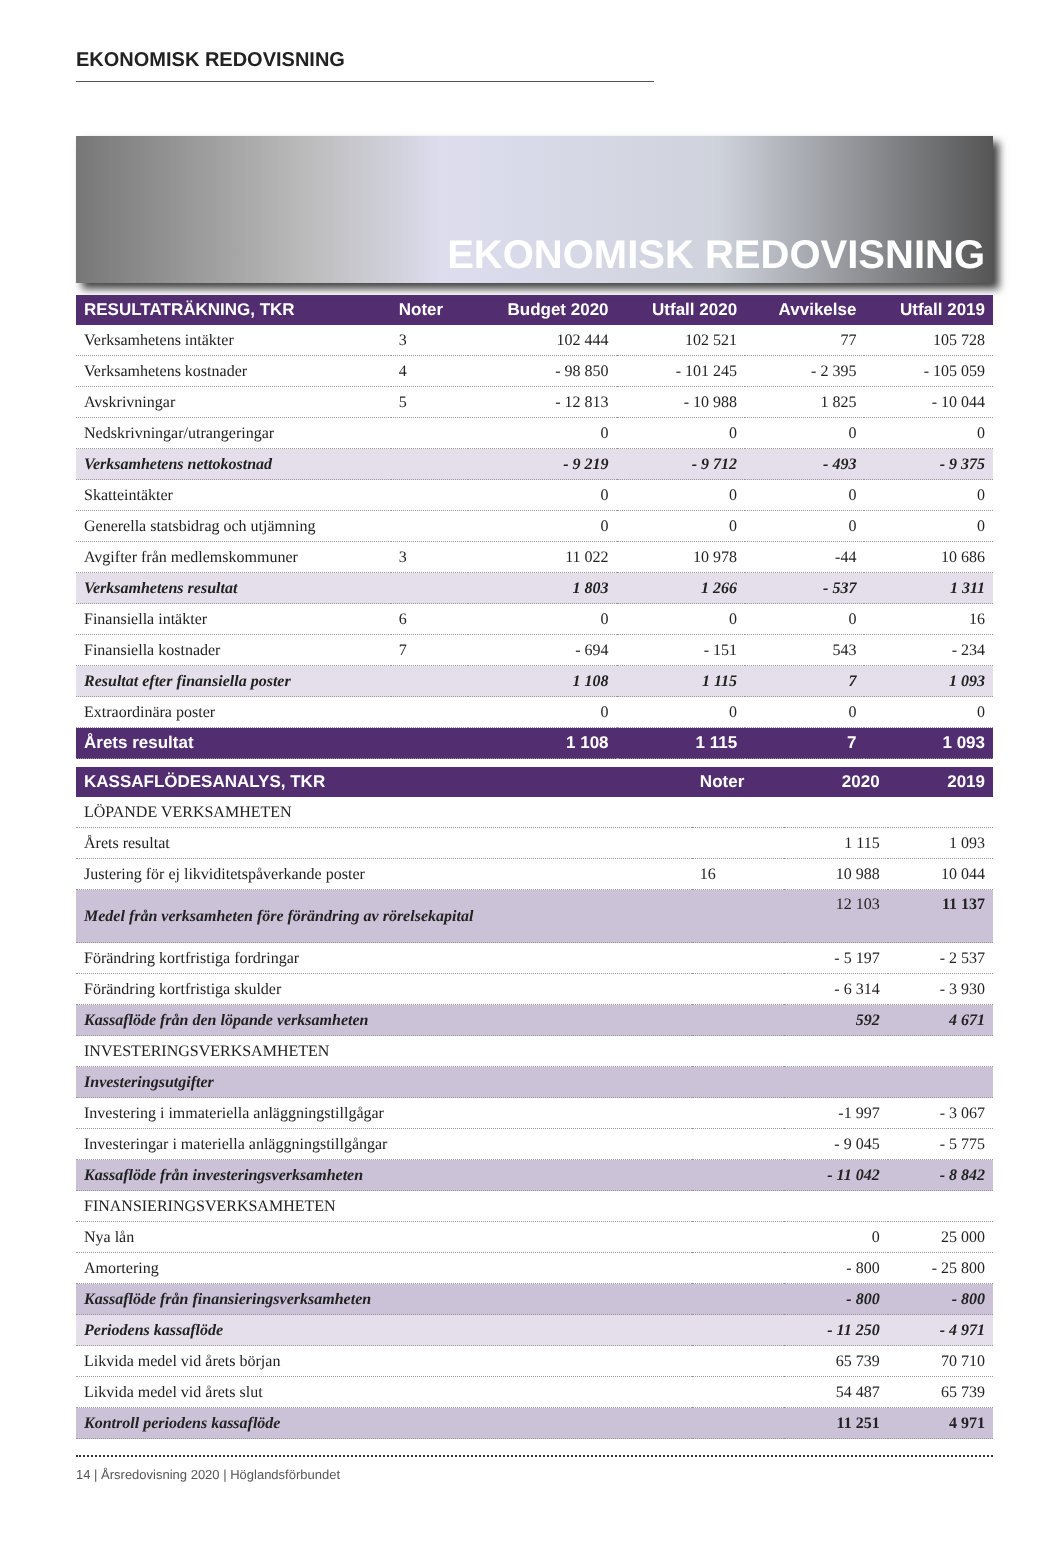EKONOMISK REDOVISNING
EKONOMISK REDOVISNING
| RESULTATRÄKNING, TKR | Noter | Budget 2020 | Utfall 2020 | Avvikelse | Utfall 2019 |
| --- | --- | --- | --- | --- | --- |
| Verksamhetens intäkter | 3 | 102 444 | 102 521 | 77 | 105 728 |
| Verksamhetens kostnader | 4 | - 98 850 | - 101 245 | - 2 395 | - 105 059 |
| Avskrivningar | 5 | - 12 813 | - 10 988 | 1 825 | - 10 044 |
| Nedskrivningar/utrangeringar | | 0 | 0 | 0 | 0 |
| Verksamhetens nettokostnad | | - 9 219 | - 9 712 | - 493 | - 9 375 |
| Skatteintäkter | | 0 | 0 | 0 | 0 |
| Generella statsbidrag och utjämning | | 0 | 0 | 0 | 0 |
| Avgifter från medlemskommuner | 3 | 11 022 | 10 978 | -44 | 10 686 |
| Verksamhetens resultat | | 1 803 | 1 266 | - 537 | 1 311 |
| Finansiella intäkter | 6 | 0 | 0 | 0 | 16 |
| Finansiella kostnader | 7 | - 694 | - 151 | 543 | - 234 |
| Resultat efter finansiella poster | | 1 108 | 1 115 | 7 | 1 093 |
| Extraordinära poster | | 0 | 0 | 0 | 0 |
| Årets resultat | | 1 108 | 1 115 | 7 | 1 093 |
| KASSAFLÖDESANALYS, TKR | Noter | 2020 | 2019 |
| --- | --- | --- | --- |
| LÖPANDE VERKSAMHETEN | | | |
| Årets resultat | | 1 115 | 1 093 |
| Justering för ej likviditetspåverkande poster | 16 | 10 988 | 10 044 |
| Medel från verksamheten före förändring av rörelsekapital | | 12 103 | 11 137 |
| Förändring kortfristiga fordringar | | - 5 197 | - 2 537 |
| Förändring kortfristiga skulder | | - 6 314 | - 3 930 |
| Kassaflöde från den löpande verksamheten | | 592 | 4 671 |
| INVESTERINGSVERKSAMHETEN | | | |
| Investeringsutgifter | | | |
| Investering i immateriella anläggningstillgågar | | -1 997 | - 3 067 |
| Investeringar i materiella anläggningstillgångar | | - 9 045 | - 5 775 |
| Kassaflöde från investeringsverksamheten | | - 11 042 | - 8 842 |
| FINANSIERINGSVERKSAMHETEN | | | |
| Nya lån | | 0 | 25 000 |
| Amortering | | - 800 | - 25 800 |
| Kassaflöde från finansieringsverksamheten | | - 800 | - 800 |
| Periodens kassaflöde | | - 11 250 | - 4 971 |
| Likvida medel vid årets början | | 65 739 | 70 710 |
| Likvida medel vid årets slut | | 54 487 | 65 739 |
| Kontroll periodens kassaflöde | | 11 251 | 4 971 |
14 | Årsredovisning 2020 | Höglandsförbundet